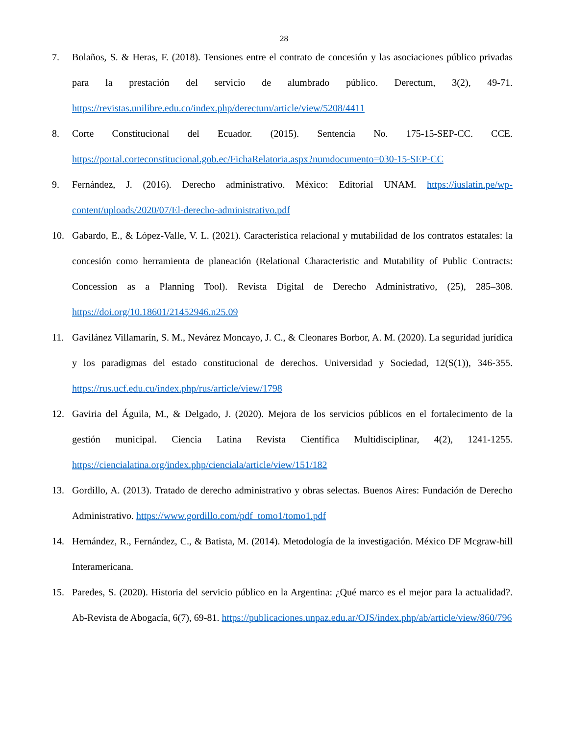28
7. Bolaños, S. & Heras, F. (2018). Tensiones entre el contrato de concesión y las asociaciones público privadas para la prestación del servicio de alumbrado público. Derectum, 3(2), 49-71. https://revistas.unilibre.edu.co/index.php/derectum/article/view/5208/4411
8. Corte Constitucional del Ecuador. (2015). Sentencia No. 175-15-SEP-CC. CCE. https://portal.corteconstitucional.gob.ec/FichaRelatoria.aspx?numdocumento=030-15-SEP-CC
9. Fernández, J. (2016). Derecho administrativo. México: Editorial UNAM. https://iuslatin.pe/wp-content/uploads/2020/07/El-derecho-administrativo.pdf
10. Gabardo, E., & López-Valle, V. L. (2021). Característica relacional y mutabilidad de los contratos estatales: la concesión como herramienta de planeación (Relational Characteristic and Mutability of Public Contracts: Concession as a Planning Tool). Revista Digital de Derecho Administrativo, (25), 285–308. https://doi.org/10.18601/21452946.n25.09
11. Gavilánez Villamarín, S. M., Nevárez Moncayo, J. C., & Cleonares Borbor, A. M. (2020). La seguridad jurídica y los paradigmas del estado constitucional de derechos. Universidad y Sociedad, 12(S(1)), 346-355. https://rus.ucf.edu.cu/index.php/rus/article/view/1798
12. Gaviria del Águila, M., & Delgado, J. (2020). Mejora de los servicios públicos en el fortalecimento de la gestión municipal. Ciencia Latina Revista Científica Multidisciplinar, 4(2), 1241-1255. https://ciencialatina.org/index.php/cienciala/article/view/151/182
13. Gordillo, A. (2013). Tratado de derecho administrativo y obras selectas. Buenos Aires: Fundación de Derecho Administrativo. https://www.gordillo.com/pdf_tomo1/tomo1.pdf
14. Hernández, R., Fernández, C., & Batista, M. (2014). Metodología de la investigación. México DF Mcgraw-hill Interamericana.
15. Paredes, S. (2020). Historia del servicio público en la Argentina: ¿Qué marco es el mejor para la actualidad?. Ab-Revista de Abogacía, 6(7), 69-81. https://publicaciones.unpaz.edu.ar/OJS/index.php/ab/article/view/860/796